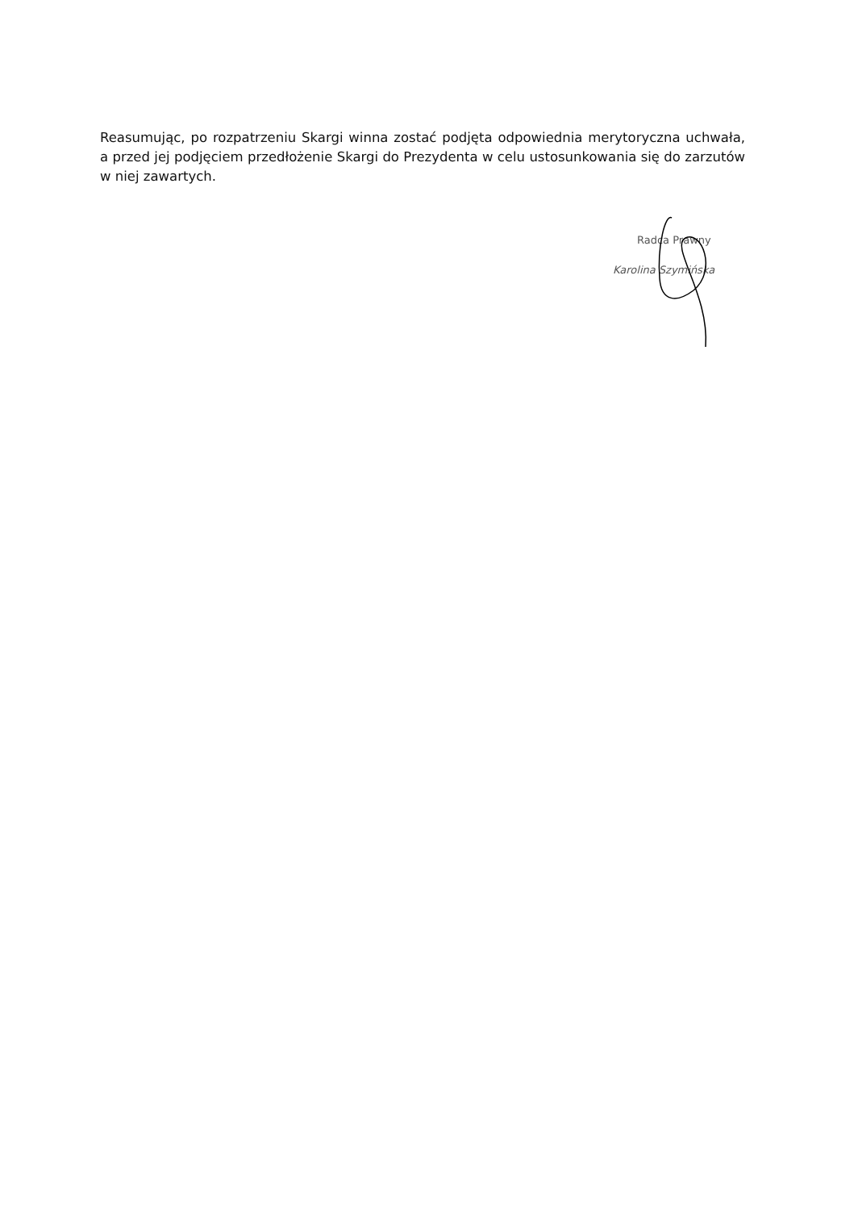Reasumując, po rozpatrzeniu Skargi winna zostać podjęta odpowiednia merytoryczna uchwała, a przed jej podjęciem przedłożenie Skargi do Prezydenta w celu ustosunkowania się do zarzutów w niej zawartych.
Radca Prawny
Karolina Szymińska